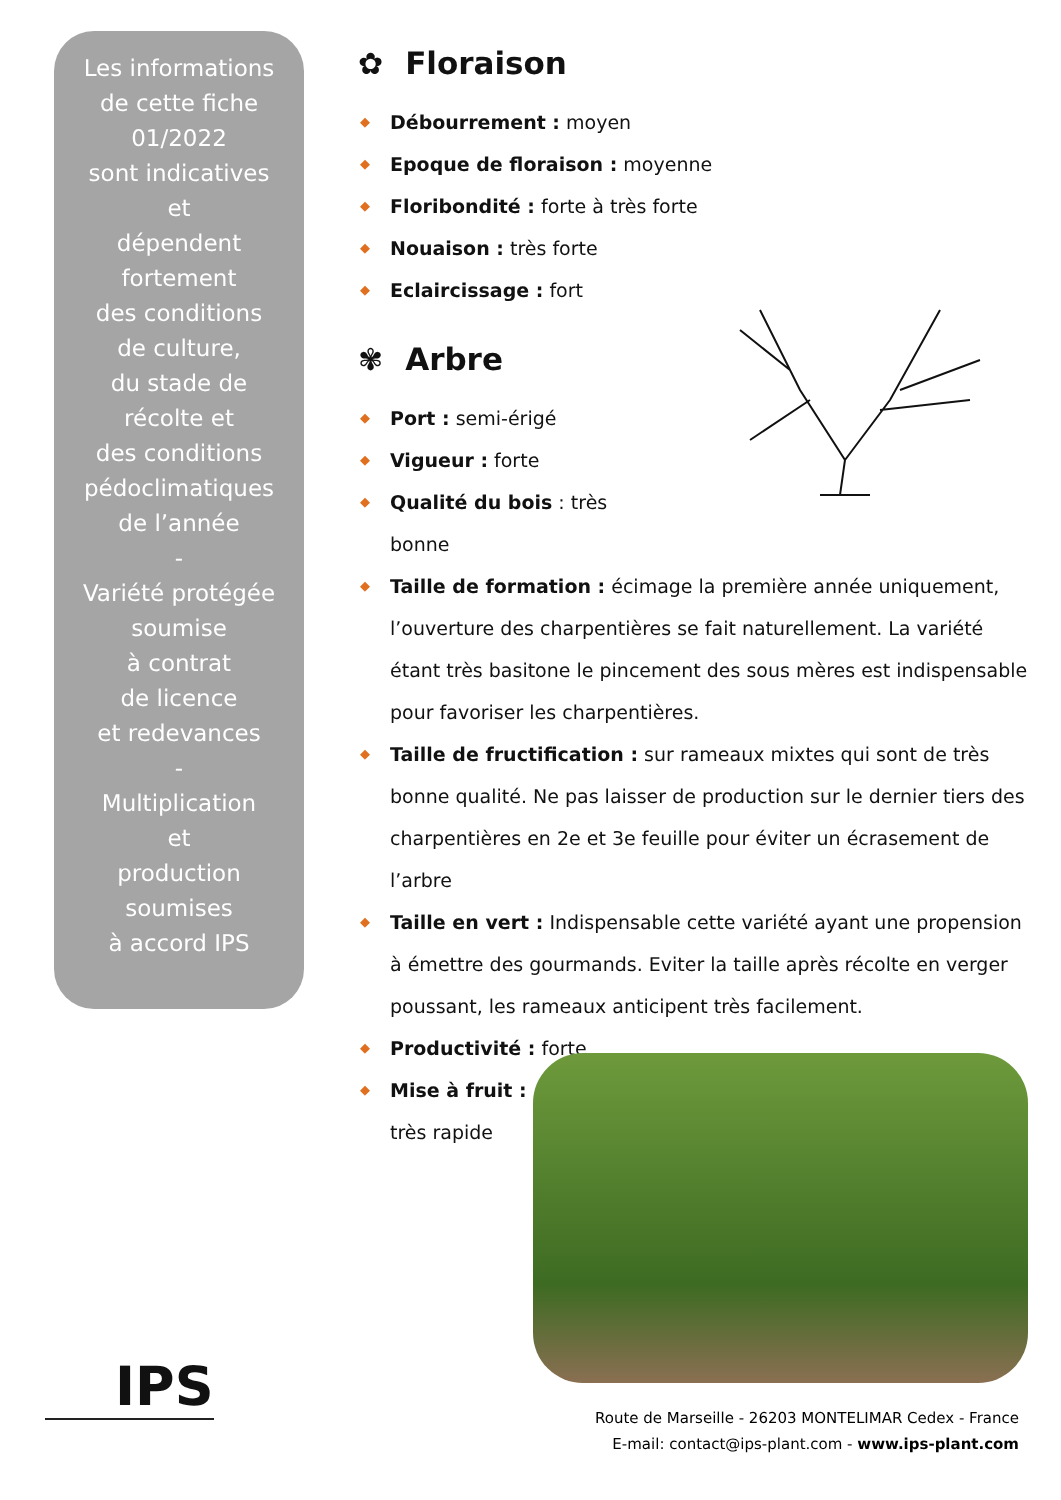Les informations
de cette fiche
01/2022
sont indicatives
et
dépendent
fortement
des conditions
de culture,
du stade de
récolte et
des conditions
pédoclimatiques
de l’année
-
Variété protégée
soumise
à contrat
de licence
et redevances
-
Multiplication
et
production
soumises
à accord IPS
✿ Floraison
◆ Débourrement : moyen
◆ Epoque de floraison : moyenne
◆ Floribondité : forte à très forte
◆ Nouaison : très forte
◆ Eclaircissage : fort
✾ Arbre
◆ Port : semi-érigé
◆ Vigueur : forte
◆ Qualité du bois : très
bonne
◆ Taille de formation : écimage la première année uniquement, l’ouverture des charpentières se fait naturellement. La variété étant très basitone le pincement des sous mères est indispensable pour favoriser les charpentières.
◆ Taille de fructification : sur rameaux mixtes qui sont de très bonne qualité. Ne pas laisser de production sur le dernier tiers des charpentières en 2e et 3e feuille pour éviter un écrasement de l’arbre
◆ Taille en vert : Indispensable cette variété ayant une propension à émettre des gourmands. Eviter la taille après récolte en verger poussant, les rameaux anticipent très facilement.
◆ Productivité : forte
◆ Mise à fruit :
très rapide
IPS
Route de Marseille - 26203 MONTELIMAR Cedex - France
E-mail: contact@ips-plant.com - www.ips-plant.com